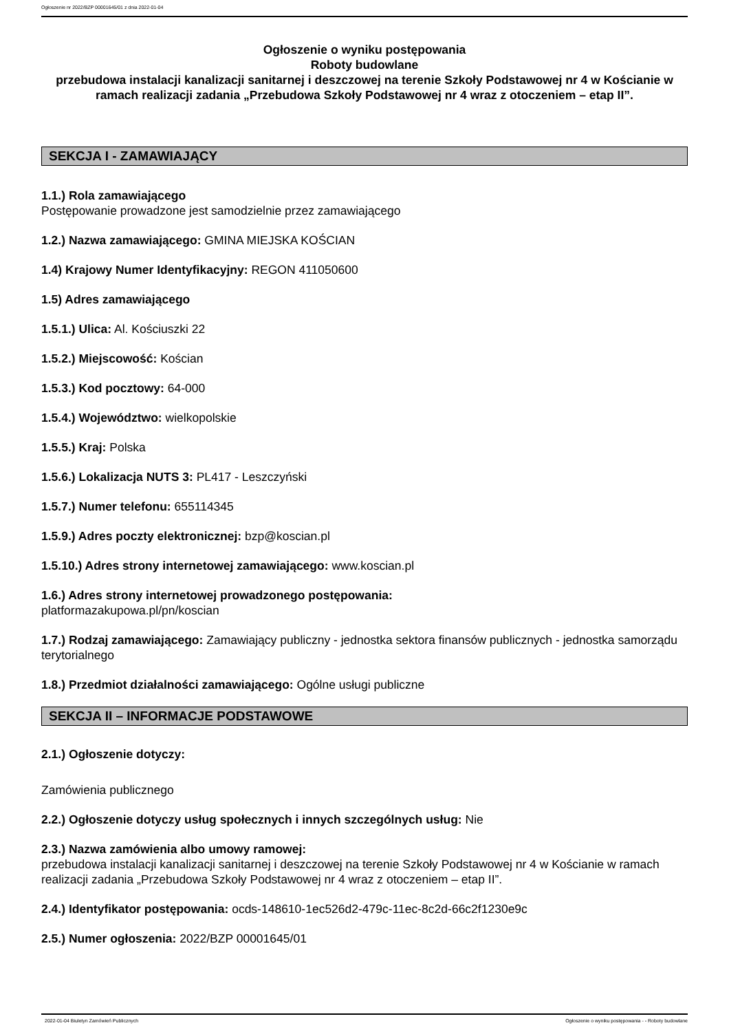Ogłoszenie nr 2022/BZP 00001645/01 z dnia 2022-01-04
Ogłoszenie o wyniku postępowania
Roboty budowlane
przebudowa instalacji kanalizacji sanitarnej i deszczowej na terenie Szkoły Podstawowej nr 4 w Kościanie w ramach realizacji zadania „Przebudowa Szkoły Podstawowej nr 4 wraz z otoczeniem – etap II”.
SEKCJA I - ZAMAWIAJĄCY
1.1.) Rola zamawiającego
Postępowanie prowadzone jest samodzielnie przez zamawiającego
1.2.) Nazwa zamawiającego: GMINA MIEJSKA KOŚCIAN
1.4) Krajowy Numer Identyfikacyjny: REGON 411050600
1.5) Adres zamawiającego
1.5.1.) Ulica: Al. Kościuszki 22
1.5.2.) Miejscowość: Kościan
1.5.3.) Kod pocztowy: 64-000
1.5.4.) Województwo: wielkopolskie
1.5.5.) Kraj: Polska
1.5.6.) Lokalizacja NUTS 3: PL417 - Leszczyński
1.5.7.) Numer telefonu: 655114345
1.5.9.) Adres poczty elektronicznej: bzp@koscian.pl
1.5.10.) Adres strony internetowej zamawiającego: www.koscian.pl
1.6.) Adres strony internetowej prowadzonego postępowania:
platformazakupowa.pl/pn/koscian
1.7.) Rodzaj zamawiającego: Zamawiający publiczny - jednostka sektora finansów publicznych - jednostka samorządu terytorialnego
1.8.) Przedmiot działalności zamawiającego: Ogólne usługi publiczne
SEKCJA II – INFORMACJE PODSTAWOWE
2.1.) Ogłoszenie dotyczy:
Zamówienia publicznego
2.2.) Ogłoszenie dotyczy usług społecznych i innych szczególnych usług: Nie
2.3.) Nazwa zamówienia albo umowy ramowej:
przebudowa instalacji kanalizacji sanitarnej i deszczowej na terenie Szkoły Podstawowej nr 4 w Kościanie w ramach realizacji zadania „Przebudowa Szkoły Podstawowej nr 4 wraz z otoczeniem – etap II”.
2.4.) Identyfikator postępowania: ocds-148610-1ec526d2-479c-11ec-8c2d-66c2f1230e9c
2.5.) Numer ogłoszenia: 2022/BZP 00001645/01
2022-01-04 Biuletyn Zamówień Publicznych Ogłoszenie o wyniku postępowania - - Roboty budowlane